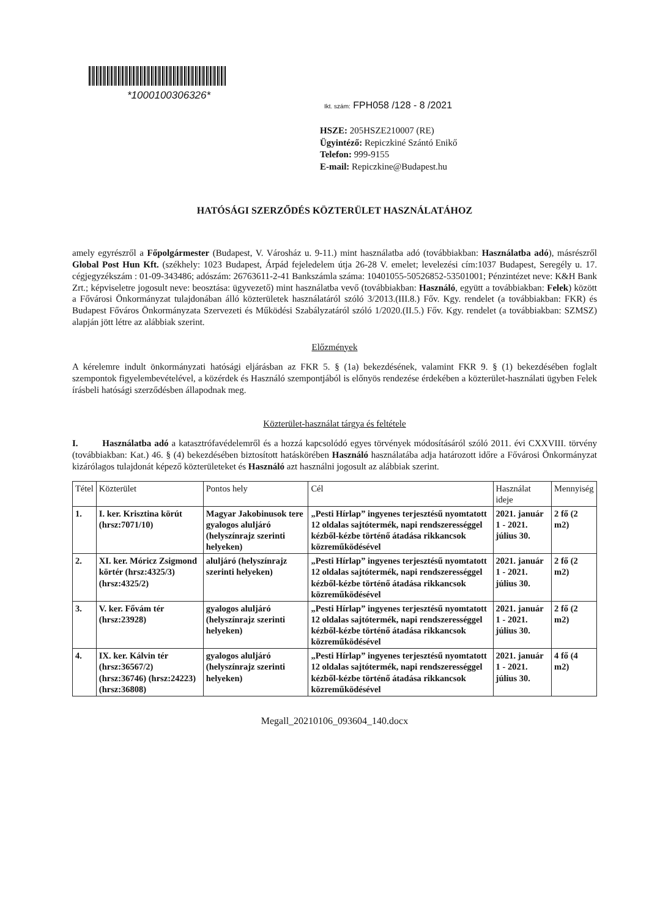*1000100306326*
Ikt. szám: FPH058 /128 - 8 /2021
HSZE: 205HSZE210007 (RE)
Ügyintéző: Repiczkiné Szántó Enikő
Telefon: 999-9155
E-mail: Repiczkine@Budapest.hu
HATÓSÁGI SZERZŐDÉS KÖZTERÜLET HASZNÁLATÁHOZ
amely egyrészről a Főpolgármester (Budapest, V. Városház u. 9-11.) mint használatba adó (továbbiakban: Használatba adó), másrészről Global Post Hun Kft. (székhely: 1023 Budapest, Árpád fejeledelem útja 26-28 V. emelet; levelezési cím:1037 Budapest, Seregély u. 17. cégjegyzékszám : 01-09-343486; adószám: 26763611-2-41 Bankszámla száma: 10401055-50526852-53501001; Pénzintézet neve: K&H Bank Zrt.; képviseletre jogosult neve: beosztása: ügyvezető) mint használatba vevő (továbbiakban: Használó, együtt a továbbiakban: Felek) között a Fővárosi Önkormányzat tulajdonában álló közterületek használatáról szóló 3/2013.(III.8.) Főv. Kgy. rendelet (a továbbiakban: FKR) és Budapest Főváros Önkormányzata Szervezeti és Működési Szabályzatáról szóló 1/2020.(II.5.) Főv. Kgy. rendelet (a továbbiakban: SZMSZ) alapján jött létre az alábbiak szerint.
Előzmények
A kérelemre indult önkormányzati hatósági eljárásban az FKR 5. § (1a) bekezdésének, valamint FKR 9. § (1) bekezdésében foglalt szempontok figyelembevételével, a közérdek és Használó szempontjából is előnyös rendezése érdekében a közterület-használati ügyben Felek írásbeli hatósági szerződésben állapodnak meg.
Közterület-használat tárgya és feltétele
I. Használatba adó a katasztrófavédelemről és a hozzá kapcsolódó egyes törvények módosításáról szóló 2011. évi CXXVIII. törvény (továbbiakban: Kat.) 46. § (4) bekezdésében biztosított hatáskörében Használó használatába adja határozott időre a Fővárosi Önkormányzat kizárólagos tulajdonát képező közterületeket és Használó azt használni jogosult az alábbiak szerint.
| Tétel | Közterület | Pontos hely | Cél | Használat ideje | Mennyiség |
| --- | --- | --- | --- | --- | --- |
| 1. | I. ker. Krisztina körút (hrsz:7071/10) | Magyar Jakobinusok tere gyalogos aluljáró (helyszínrajz szerinti helyeken) | „Pesti Hírlap” ingyenes terjesztésű nyomtatott 12 oldalas sajtótermék, napi rendszerességgel kézből-kézbe történő átadása rikkancsok közreműködésével | 2021. január 1 - 2021. július 30. | 2 fő (2 m2) |
| 2. | XI. ker. Móricz Zsigmond körtér (hrsz:4325/3) (hrsz:4325/2) | aluljáró (helyszínrajz szerinti helyeken) | „Pesti Hírlap” ingyenes terjesztésű nyomtatott 12 oldalas sajtótermék, napi rendszerességgel kézből-kézbe történő átadása rikkancsok közreműködésével | 2021. január 1 - 2021. július 30. | 2 fő (2 m2) |
| 3. | V. ker. Fővám tér (hrsz:23928) | gyalogos aluljáró (helyszínrajz szerinti helyeken) | „Pesti Hírlap” ingyenes terjesztésű nyomtatott 12 oldalas sajtótermék, napi rendszerességgel kézből-kézbe történő átadása rikkancsok közreműködésével | 2021. január 1 - 2021. július 30. | 2 fő (2 m2) |
| 4. | IX. ker. Kálvin tér (hrsz:36567/2) (hrsz:36746) (hrsz:24223) (hrsz:36808) | gyalogos aluljáró (helyszínrajz szerinti helyeken) | „Pesti Hírlap” ingyenes terjesztésű nyomtatott 12 oldalas sajtótermék, napi rendszerességgel kézből-kézbe történő átadása rikkancsok közreműködésével | 2021. január 1 - 2021. július 30. | 4 fő (4 m2) |
Megall_20210106_093604_140.docx